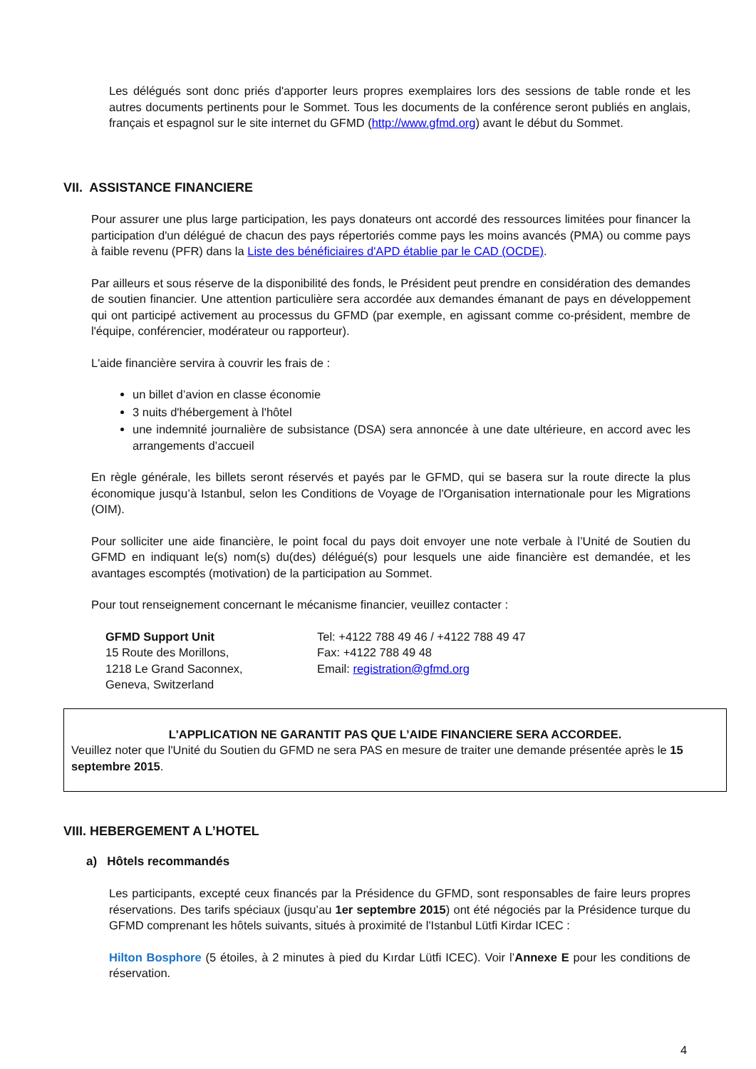Les délégués sont donc priés d'apporter leurs propres exemplaires lors des sessions de table ronde et les autres documents pertinents pour le Sommet. Tous les documents de la conférence seront publiés en anglais, français et espagnol sur le site internet du GFMD (http://www.gfmd.org) avant le début du Sommet.
VII. ASSISTANCE FINANCIERE
Pour assurer une plus large participation, les pays donateurs ont accordé des ressources limitées pour financer la participation d'un délégué de chacun des pays répertoriés comme pays les moins avancés (PMA) ou comme pays à faible revenu (PFR) dans la Liste des bénéficiaires d'APD établie par le CAD (OCDE).
Par ailleurs et sous réserve de la disponibilité des fonds, le Président peut prendre en considération des demandes de soutien financier. Une attention particulière sera accordée aux demandes émanant de pays en développement qui ont participé activement au processus du GFMD (par exemple, en agissant comme co-président, membre de l'équipe, conférencier, modérateur ou rapporteur).
L'aide financière servira à couvrir les frais de :
un billet d’avion en classe économie
3 nuits d'hébergement à l'hôtel
une indemnité journalière de subsistance (DSA) sera annoncée à une date ultérieure, en accord avec les arrangements d’accueil
En règle générale, les billets seront réservés et payés par le GFMD, qui se basera sur la route directe la plus économique jusqu’à Istanbul, selon les Conditions de Voyage de l'Organisation internationale pour les Migrations (OIM).
Pour solliciter une aide financière, le point focal du pays doit envoyer une note verbale à l’Unité de Soutien du GFMD en indiquant le(s) nom(s) du(des) délégué(s) pour lesquels une aide financière est demandée, et les avantages escomptés (motivation) de la participation au Sommet.
Pour tout renseignement concernant le mécanisme financier, veuillez contacter :
GFMD Support Unit
15 Route des Morillons,
1218 Le Grand Saconnex,
Geneva, Switzerland
Tel: +4122 788 49 46 / +4122 788 49 47
Fax: +4122 788 49 48
Email: registration@gfmd.org
L'APPLICATION NE GARANTIT PAS QUE L’AIDE FINANCIERE SERA ACCORDEE.
Veuillez noter que l'Unité du Soutien du GFMD ne sera PAS en mesure de traiter une demande présentée après le 15 septembre 2015.
VIII. HEBERGEMENT A L’HOTEL
a) Hôtels recommandés
Les participants, excepté ceux financés par la Présidence du GFMD, sont responsables de faire leurs propres réservations. Des tarifs spéciaux (jusqu’au 1er septembre 2015) ont été négociés par la Présidence turque du GFMD comprenant les hôtels suivants, situés à proximité de l'Istanbul Lütfi Kirdar ICEC :
Hilton Bosphore (5 étoiles, à 2 minutes à pied du Kırdar Lütfi ICEC). Voir l’Annexe E pour les conditions de réservation.
4